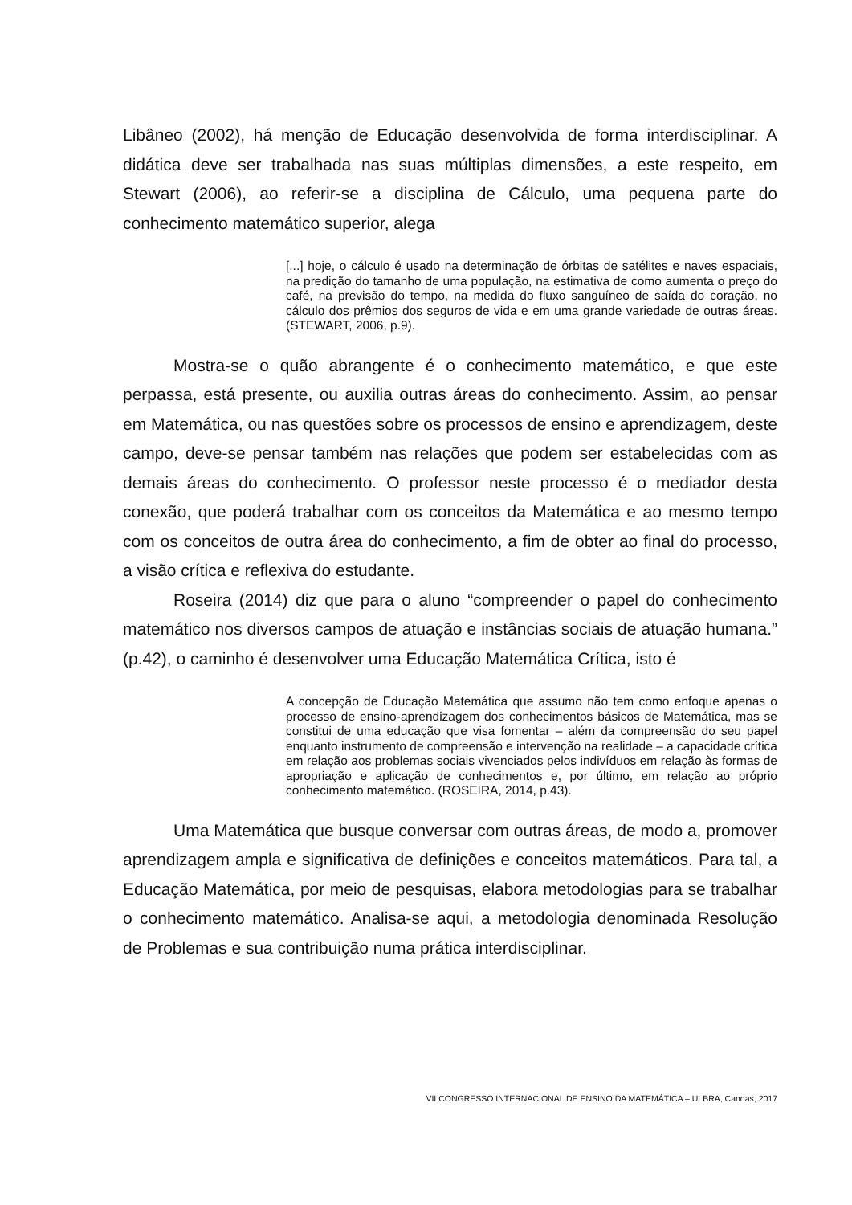Libâneo (2002), há menção de Educação desenvolvida de forma interdisciplinar. A didática deve ser trabalhada nas suas múltiplas dimensões, a este respeito, em Stewart (2006), ao referir-se a disciplina de Cálculo, uma pequena parte do conhecimento matemático superior, alega
[...] hoje, o cálculo é usado na determinação de órbitas de satélites e naves espaciais, na predição do tamanho de uma população, na estimativa de como aumenta o preço do café, na previsão do tempo, na medida do fluxo sanguíneo de saída do coração, no cálculo dos prêmios dos seguros de vida e em uma grande variedade de outras áreas. (STEWART, 2006, p.9).
Mostra-se o quão abrangente é o conhecimento matemático, e que este perpassa, está presente, ou auxilia outras áreas do conhecimento. Assim, ao pensar em Matemática, ou nas questões sobre os processos de ensino e aprendizagem, deste campo, deve-se pensar também nas relações que podem ser estabelecidas com as demais áreas do conhecimento. O professor neste processo é o mediador desta conexão, que poderá trabalhar com os conceitos da Matemática e ao mesmo tempo com os conceitos de outra área do conhecimento, a fim de obter ao final do processo, a visão crítica e reflexiva do estudante.
Roseira (2014) diz que para o aluno “compreender o papel do conhecimento matemático nos diversos campos de atuação e instâncias sociais de atuação humana.” (p.42), o caminho é desenvolver uma Educação Matemática Crítica, isto é
A concepção de Educação Matemática que assumo não tem como enfoque apenas o processo de ensino-aprendizagem dos conhecimentos básicos de Matemática, mas se constitui de uma educação que visa fomentar – além da compreensão do seu papel enquanto instrumento de compreensão e intervenção na realidade – a capacidade crítica em relação aos problemas sociais vivenciados pelos indivíduos em relação às formas de apropriação e aplicação de conhecimentos e, por último, em relação ao próprio conhecimento matemático. (ROSEIRA, 2014, p.43).
Uma Matemática que busque conversar com outras áreas, de modo a, promover aprendizagem ampla e significativa de definições e conceitos matemáticos. Para tal, a Educação Matemática, por meio de pesquisas, elabora metodologias para se trabalhar o conhecimento matemático. Analisa-se aqui, a metodologia denominada Resolução de Problemas e sua contribuição numa prática interdisciplinar.
VII CONGRESSO INTERNACIONAL DE ENSINO DA MATEMÁTICA – ULBRA, Canoas, 2017